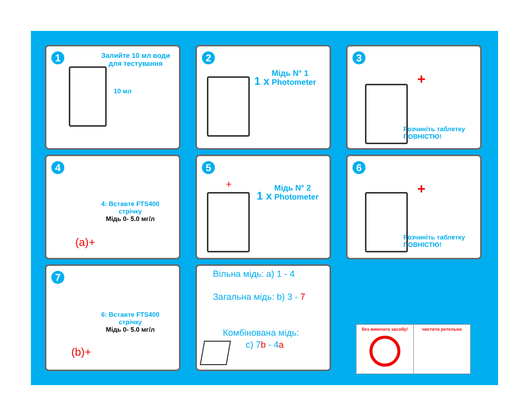1
Залийте 10 мл води
для тестування
10 мл
2
1 x Мідь N° 1
Photometer
3
Розчиніть таблетку
ПОВНІСТЮ!
+
4
4: Вставте FTS400
стрічку
Мідь 0- 5.0 мг/л
(a)+
5
1 x Мідь N° 2
Photometer
+
6
Розчиніть таблетку
ПОВНІСТЮ!
+
7
6: Вставте FTS400
стрічку
Мідь 0- 5.0 мг/л
(b)+
Вільна мідь: a) 1 - 4
Загальна мідь: b) 3 - 7
Комбінована мідь:
c) 7b - 4a
без миючого засобу! чистити ретельно